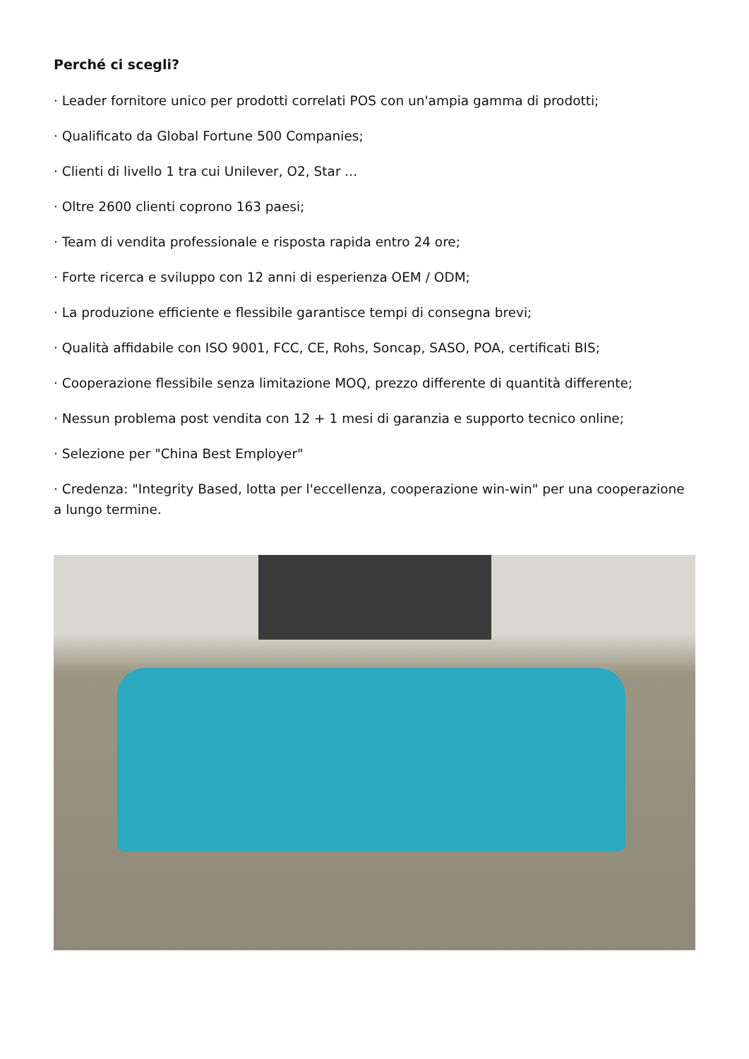Perché ci scegli?
· Leader fornitore unico per prodotti correlati POS con un'ampia gamma di prodotti;
· Qualificato da Global Fortune 500 Companies;
· Clienti di livello 1 tra cui Unilever, O2, Star ...
· Oltre 2600 clienti coprono 163 paesi;
· Team di vendita professionale e risposta rapida entro 24 ore;
· Forte ricerca e sviluppo con 12 anni di esperienza OEM / ODM;
· La produzione efficiente e flessibile garantisce tempi di consegna brevi;
· Qualità affidabile con ISO 9001, FCC, CE, Rohs, Soncap, SASO, POA, certificati BIS;
· Cooperazione flessibile senza limitazione MOQ, prezzo differente di quantità differente;
· Nessun problema post vendita con 12 + 1 mesi di garanzia e supporto tecnico online;
· Selezione per "China Best Employer"
· Credenza: "Integrity Based, lotta per l'eccellenza, cooperazione win-win" per una cooperazione a lungo termine.